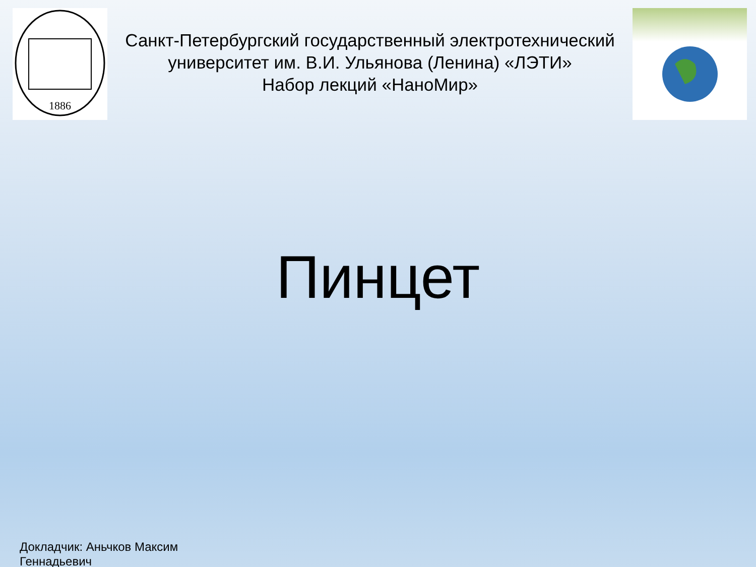1886
Санкт-Петербургский государственный электротехнический университет им. В.И. Ульянова (Ленина) «ЛЭТИ»
Набор лекций «НаноМир»
Пинцет
Докладчик: Аньчков Максим
Геннадьевич